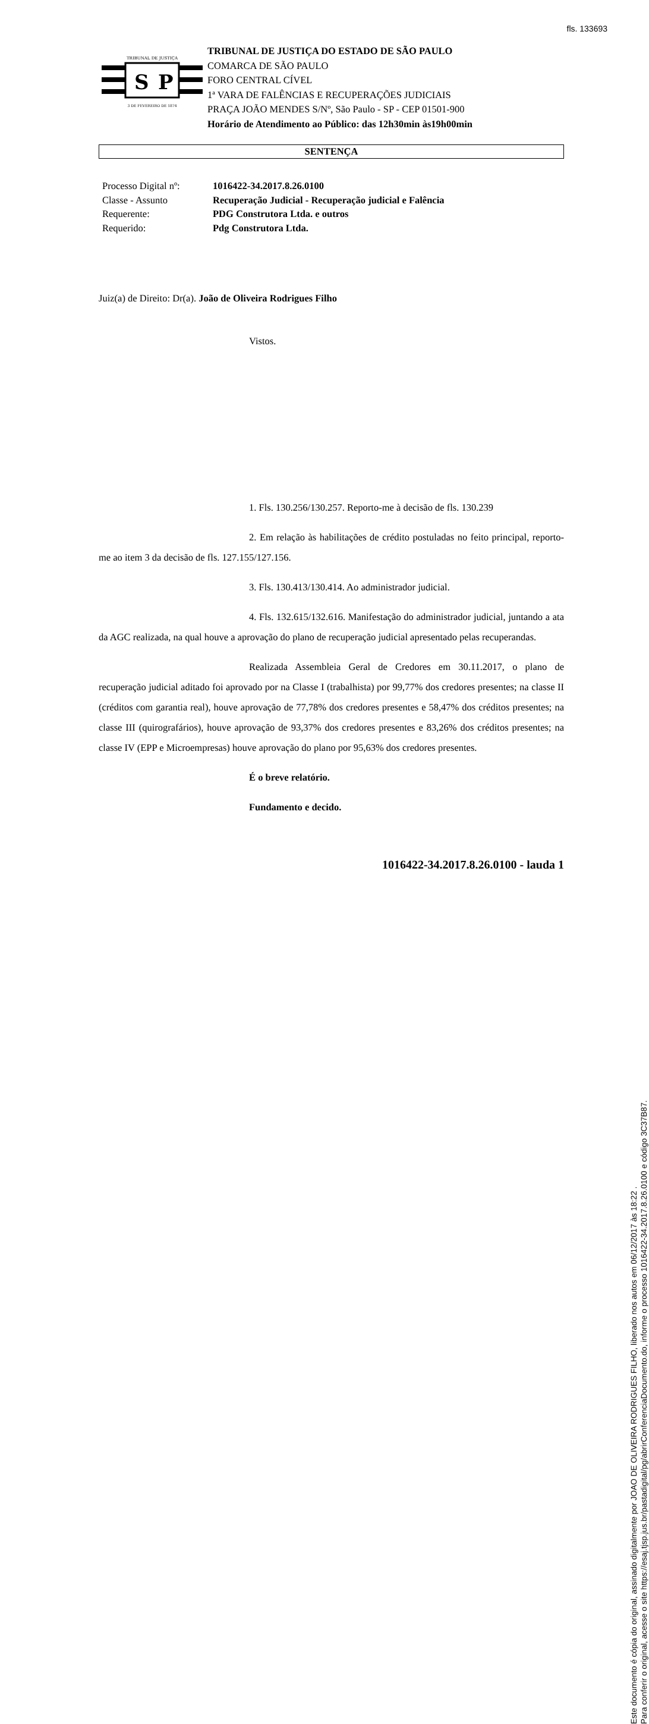fls. 133693
Este documento é cópia do original, assinado digitalmente por JOAO DE OLIVEIRA RODRIGUES FILHO, liberado nos autos em 06/12/2017 às 18:22 .
Para conferir o original, acesse o site https://esaj.tjsp.jus.br/pastadigital/pg/abrirConferenciaDocumento.do, informe o processo 1016422-34.2017.8.26.0100 e código 3C37B87.
TRIBUNAL DE JUSTIÇA
S
P
3 DE FEVEREIRO DE 1874
TRIBUNAL DE JUSTIÇA DO ESTADO DE SÃO PAULO
COMARCA DE SÃO PAULO
FORO CENTRAL CÍVEL
1ª VARA DE FALÊNCIAS E RECUPERAÇÕES JUDICIAIS
PRAÇA JOÃO MENDES S/Nº, São Paulo - SP - CEP 01501-900
Horário de Atendimento ao Público: das 12h30min às19h00min
SENTENÇA
Processo Digital nº: 1016422-34.2017.8.26.0100
Classe - Assunto Recuperação Judicial - Recuperação judicial e Falência
Requerente: PDG Construtora Ltda. e outros
Requerido: Pdg Construtora Ltda.
Juiz(a) de Direito: Dr(a). João de Oliveira Rodrigues Filho
Vistos.
1. Fls. 130.256/130.257. Reporto-me à decisão de fls. 130.239
2. Em relação às habilitações de crédito postuladas no feito principal, reporto-me ao item 3 da decisão de fls. 127.155/127.156.
3. Fls. 130.413/130.414. Ao administrador judicial.
4. Fls. 132.615/132.616. Manifestação do administrador judicial, juntando a ata da AGC realizada, na qual houve a aprovação do plano de recuperação judicial apresentado pelas recuperandas.
Realizada Assembleia Geral de Credores em 30.11.2017, o plano de recuperação judicial aditado foi aprovado por na Classe I (trabalhista) por 99,77% dos credores presentes; na classe II (créditos com garantia real), houve aprovação de 77,78% dos credores presentes e 58,47% dos créditos presentes; na classe III (quirografários), houve aprovação de 93,37% dos credores presentes e 83,26% dos créditos presentes; na classe IV (EPP e Microempresas) houve aprovação do plano por 95,63% dos credores presentes.
É o breve relatório.
Fundamento e decido.
1016422-34.2017.8.26.0100 - lauda 1